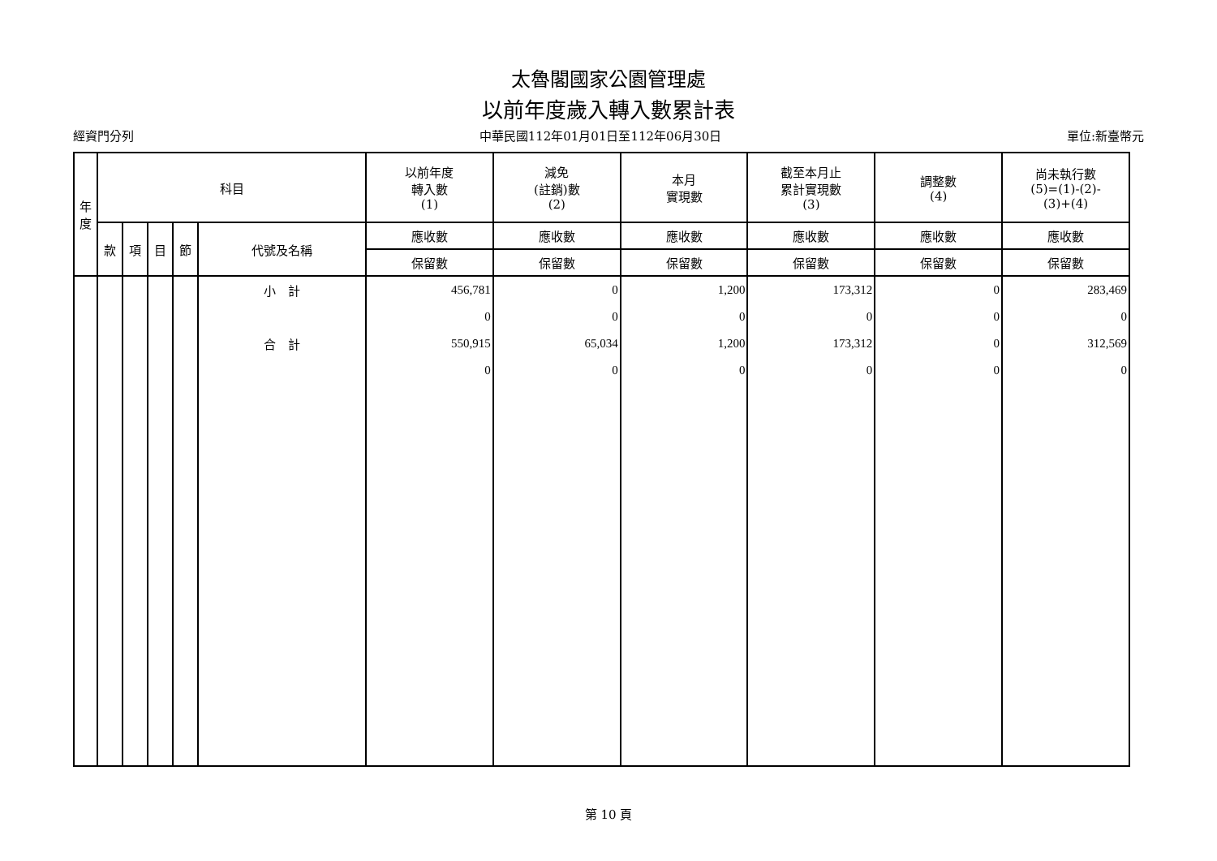太魯閣國家公園管理處
以前年度歲入轉入數累計表
經資門分列 中華民國112年01月01日至112年06月30日 單位:新臺幣元
| 年 度 | 科目 | | | | | 以前年度 轉入數 (1) | 減免 (註銷)數 (2) | 本月 實現數 | 截至本月止 累計實現數 (3) | 調整數 (4) | 尚未執行數 (5)=(1)-(2)- (3)+(4) |
| --- | --- | --- | --- | --- | --- | --- | --- | --- | --- | --- | --- |
| | 款 | 項 | 目 | 節 | 代號及名稱 | 應收數 | 應收數 | 應收數 | 應收數 | 應收數 | 應收數 |
| | | | | | | 保留數 | 保留數 | 保留數 | 保留數 | 保留數 | 保留數 |
| | | | | | 小 計 | 456,781 | 0 | 1,200 | 173,312 | 0 | 283,469 |
| | | | | | | 0 | 0 | 0 | 0 | 0 | 0 |
| | | | | | 合 計 | 550,915 | 65,034 | 1,200 | 173,312 | 0 | 312,569 |
| | | | | | | 0 | 0 | 0 | 0 | 0 | 0 |
第 10 頁